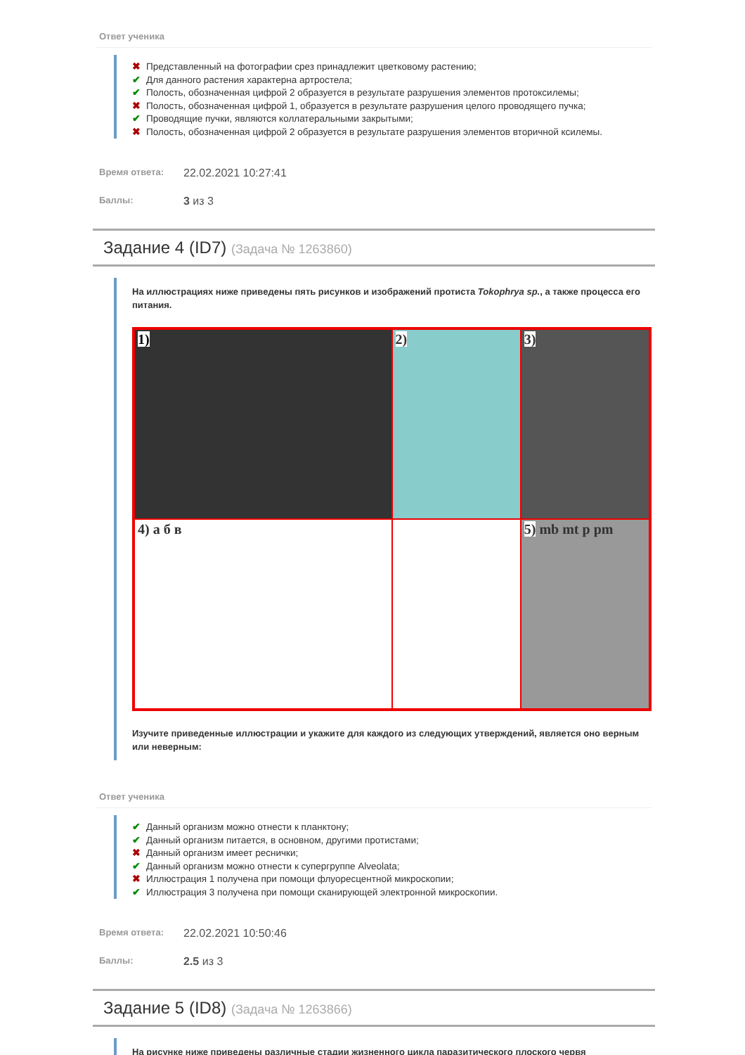Ответ ученика
✖ Представленный на фотографии срез принадлежит цветковому растению;
✔ Для данного растения характерна артростела;
✔ Полость, обозначенная цифрой 2 образуется в результате разрушения элементов протоксилемы;
✖ Полость, обозначенная цифрой 1, образуется в результате разрушения целого проводящего пучка;
✔ Проводящие пучки, являются коллатеральными закрытыми;
✖ Полость, обозначенная цифрой 2 образуется в результате разрушения элементов вторичной ксилемы.
Время ответа: 22.02.2021 10:27:41
Баллы: 3 из 3
Задание 4 (ID7) (Задача № 1263860)
На иллюстрациях ниже приведены пять рисунков и изображений протиста Tokophrya sp., а также процесса его питания.
1)
2)
3)
4) а б в
5) mb mt p pm
Изучите приведенные иллюстрации и укажите для каждого из следующих утверждений, является оно верным или неверным:
Ответ ученика
✔ Данный организм можно отнести к планктону;
✔ Данный организм питается, в основном, другими протистами;
✖ Данный организм имеет реснички;
✔ Данный организм можно отнести к супергруппе Alveolata;
✖ Иллюстрация 1 получена при помощи флуоресцентной микроскопии;
✔ Иллюстрация 3 получена при помощи сканирующей электронной микроскопии.
Время ответа: 22.02.2021 10:50:46
Баллы: 2.5 из 3
Задание 5 (ID8) (Задача № 1263866)
На рисунке ниже приведены различные стадии жизненного цикла паразитического плоского червя